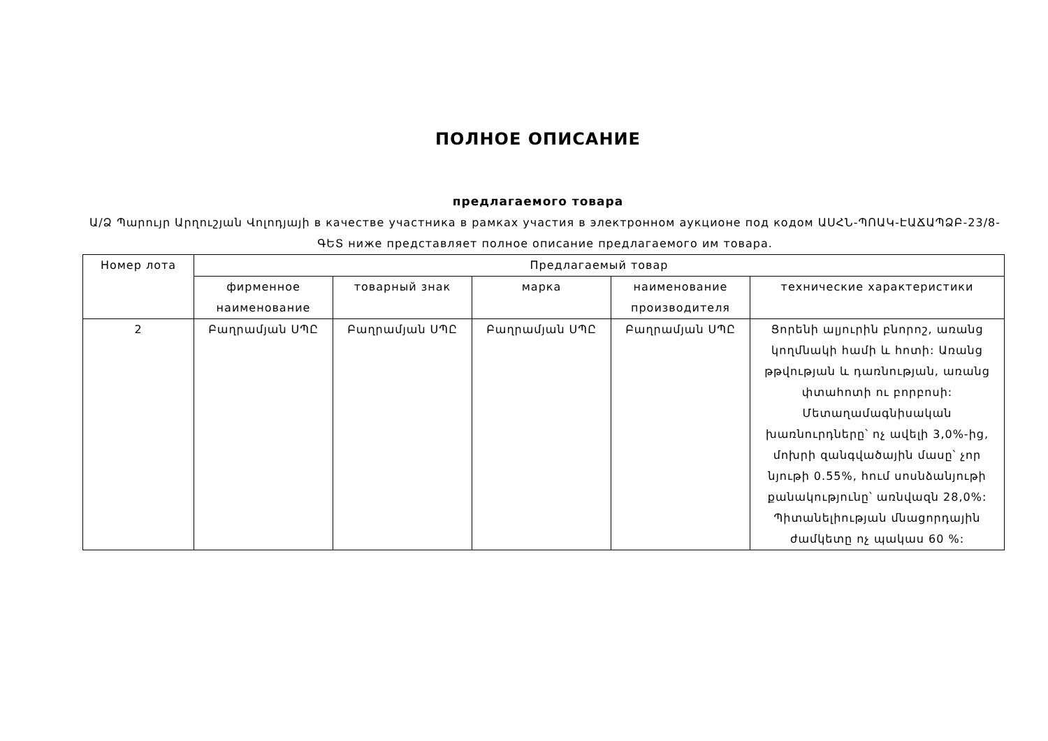ПОЛНОЕ ОПИСАНИЕ
предлагаемого товара
Ա/Ձ Պարույր Արղուշյան Վոլոդյայի в качестве участника в рамках участия в электронном аукционе под кодом ԱՍՀՆ-ՊՈԱԿ-ԷԱՃԱՊՁԲ-23/8-ԳԵՏ ниже представляет полное описание предлагаемого им товара.
| Номер лота | Предлагаемый товар | | | | |
| --- | --- | --- | --- | --- | --- |
| | фирменное наименование | товарный знак | марка | наименование производителя | технические характеристики |
| 2 | Բաղրամյան ՍՊԸ | Բաղրամյան ՍՊԸ | Բաղրամյան ՍՊԸ | Բաղրամյան ՍՊԸ | Ցորենի ալյուրին բնորոշ, առանց կողմնակի համի և հոտի: Առանց թթվության և դառնության, առանց փտահոտի ու բորբոսի: Մետաղամագնիսական խառնուրդները՝ ոչ ավելի 3,0%-ից, մոխրի զանգվածային մասը՝ չոր նյութի 0.55%, հում սոսնձանյութի քանակությունը՝ առնվազն 28,0%: Պիտանելիության մնացորդային ժամկետը ոչ պակաս 60 %: |